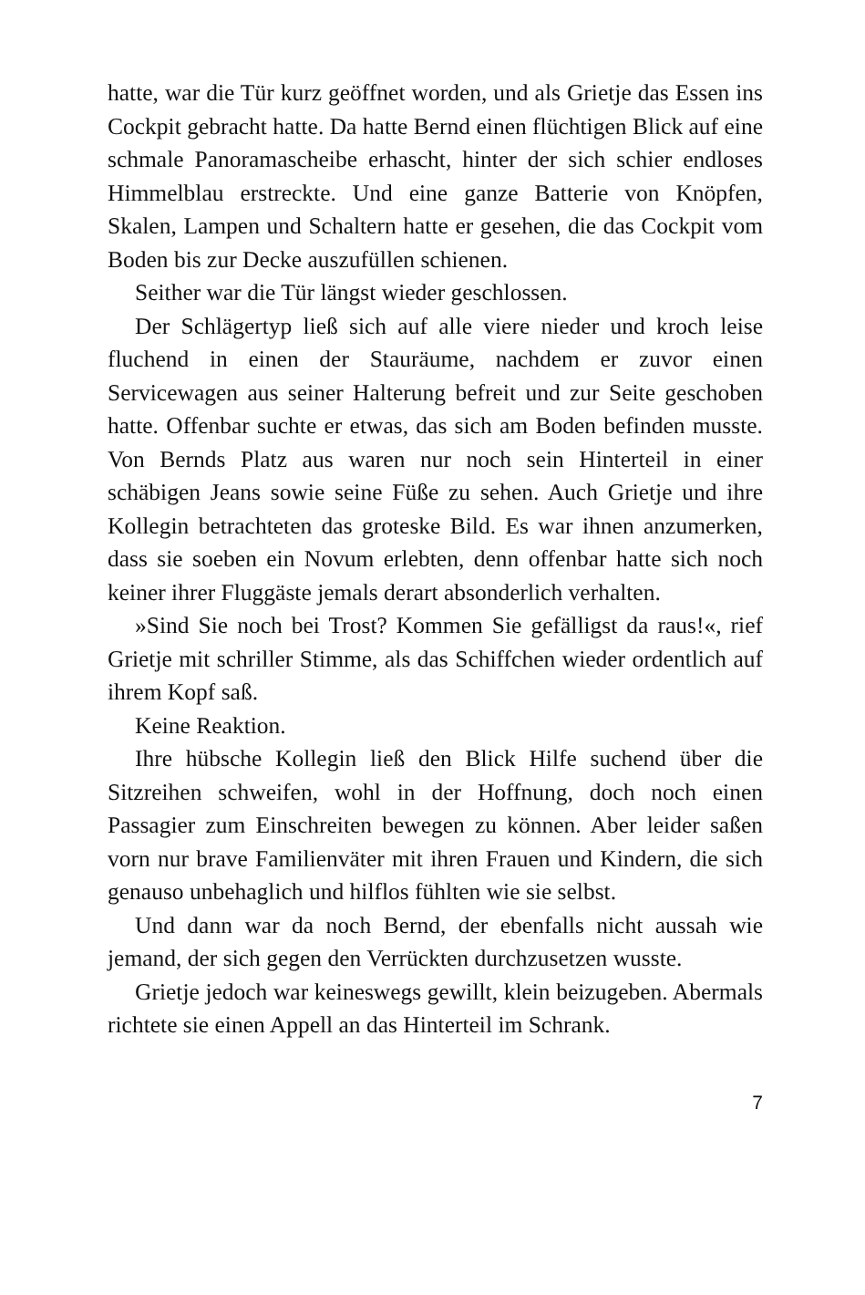hatte, war die Tür kurz geöffnet worden, und als Grietje das Essen ins Cockpit gebracht hatte. Da hatte Bernd einen flüchtigen Blick auf eine schmale Panoramascheibe erhascht, hinter der sich schier endloses Himmelblau erstreckte. Und eine ganze Batterie von Knöpfen, Skalen, Lampen und Schaltern hatte er gesehen, die das Cockpit vom Boden bis zur Decke auszufüllen schienen.
Seither war die Tür längst wieder geschlossen.
Der Schlägertyp ließ sich auf alle viere nieder und kroch leise fluchend in einen der Stauräume, nachdem er zuvor einen Servicewagen aus seiner Halterung befreit und zur Seite geschoben hatte. Offenbar suchte er etwas, das sich am Boden befinden musste. Von Bernds Platz aus waren nur noch sein Hinterteil in einer schäbigen Jeans sowie seine Füße zu sehen. Auch Grietje und ihre Kollegin betrachteten das groteske Bild. Es war ihnen anzumerken, dass sie soeben ein Novum erlebten, denn offenbar hatte sich noch keiner ihrer Fluggäste jemals derart absonderlich verhalten.
»Sind Sie noch bei Trost? Kommen Sie gefälligst da raus!«, rief Grietje mit schriller Stimme, als das Schiffchen wieder ordentlich auf ihrem Kopf saß.
Keine Reaktion.
Ihre hübsche Kollegin ließ den Blick Hilfe suchend über die Sitzreihen schweifen, wohl in der Hoffnung, doch noch einen Passagier zum Einschreiten bewegen zu können. Aber leider saßen vorn nur brave Familienväter mit ihren Frauen und Kindern, die sich genauso unbehaglich und hilflos fühlten wie sie selbst.
Und dann war da noch Bernd, der ebenfalls nicht aussah wie jemand, der sich gegen den Verrückten durchzusetzen wusste.
Grietje jedoch war keineswegs gewillt, klein beizugeben. Abermals richtete sie einen Appell an das Hinterteil im Schrank.
7